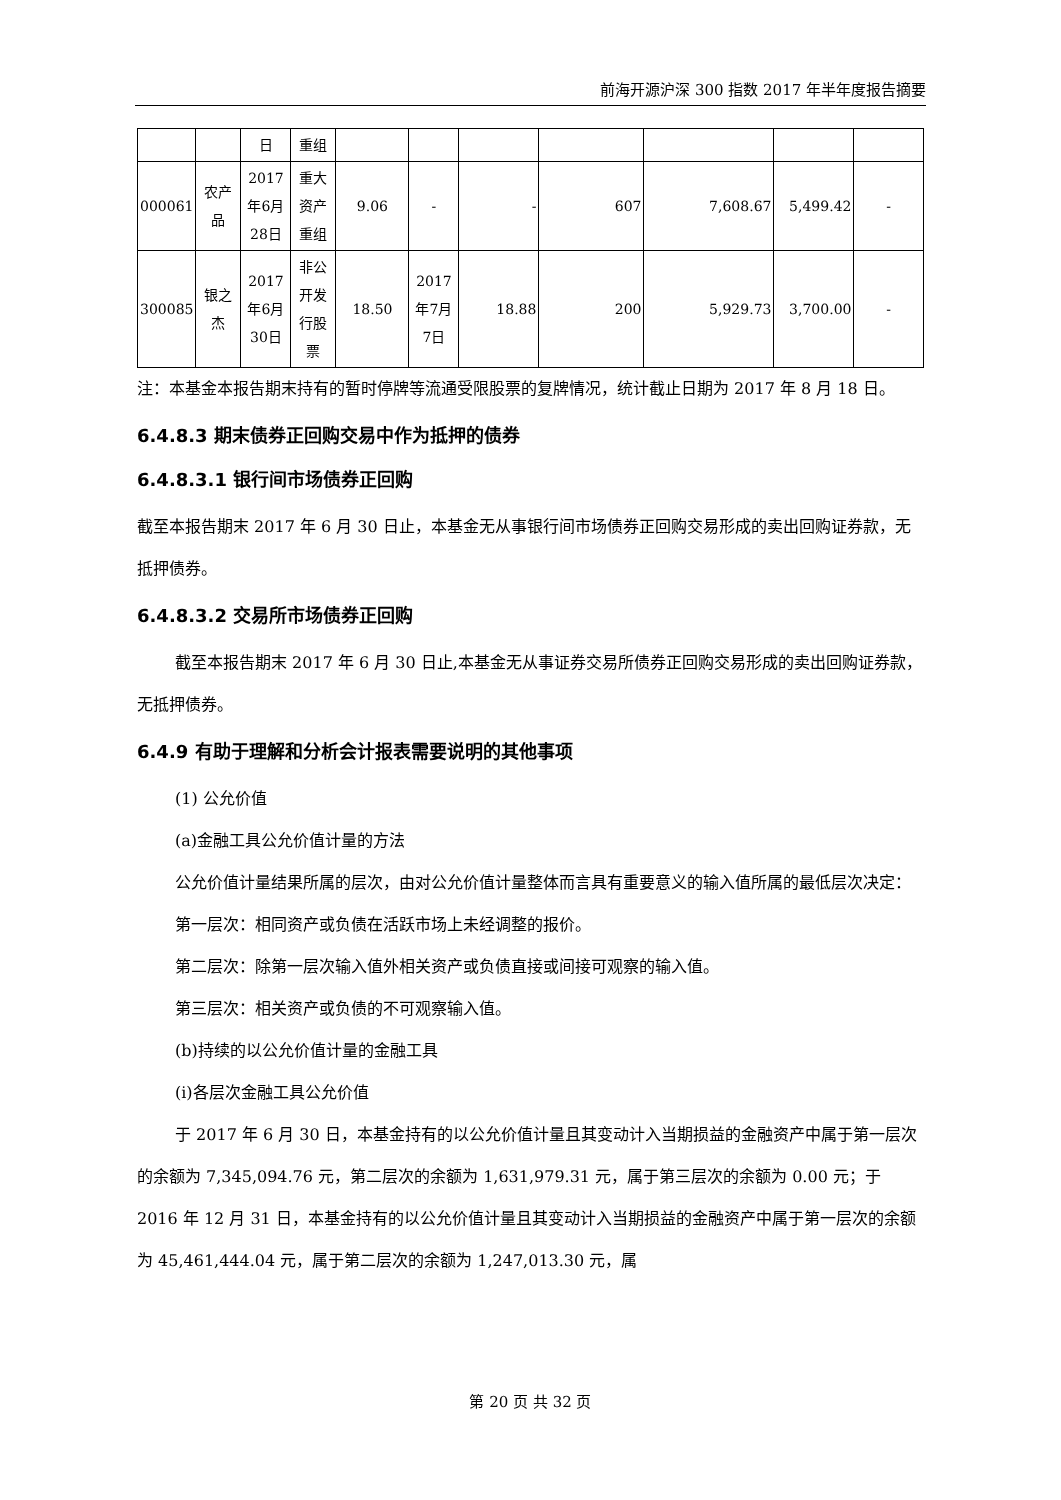前海开源沪深 300 指数 2017 年半年度报告摘要
| | | 日 | 重组 | | | | | | | |
| 000061 | 农产品 | 2017年6月28日 | 重大资产重组 | 9.06 | - | - | 607 | 7,608.67 | 5,499.42 | - |
| 300085 | 银之杰 | 2017年6月30日 | 非公开发行股票 | 18.50 | 2017年7月7日 | 18.88 | 200 | 5,929.73 | 3,700.00 | - |
注：本基金本报告期末持有的暂时停牌等流通受限股票的复牌情况，统计截止日期为 2017 年 8 月 18 日。
6.4.8.3 期末债券正回购交易中作为抵押的债券
6.4.8.3.1 银行间市场债券正回购
截至本报告期末 2017 年 6 月 30 日止，本基金无从事银行间市场债券正回购交易形成的卖出回购证券款，无抵押债券。
6.4.8.3.2 交易所市场债券正回购
截至本报告期末 2017 年 6 月 30 日止,本基金无从事证券交易所债券正回购交易形成的卖出回购证券款，无抵押债券。
6.4.9 有助于理解和分析会计报表需要说明的其他事项
(1) 公允价值
(a)金融工具公允价值计量的方法
公允价值计量结果所属的层次，由对公允价值计量整体而言具有重要意义的输入值所属的最低层次决定：
第一层次：相同资产或负债在活跃市场上未经调整的报价。
第二层次：除第一层次输入值外相关资产或负债直接或间接可观察的输入值。
第三层次：相关资产或负债的不可观察输入值。
(b)持续的以公允价值计量的金融工具
(i)各层次金融工具公允价值
于 2017 年 6 月 30 日，本基金持有的以公允价值计量且其变动计入当期损益的金融资产中属于第一层次的余额为 7,345,094.76 元，第二层次的余额为 1,631,979.31 元，属于第三层次的余额为 0.00 元；于 2016 年 12 月 31 日，本基金持有的以公允价值计量且其变动计入当期损益的金融资产中属于第一层次的余额为 45,461,444.04 元，属于第二层次的余额为 1,247,013.30 元，属
第 20 页 共 32 页